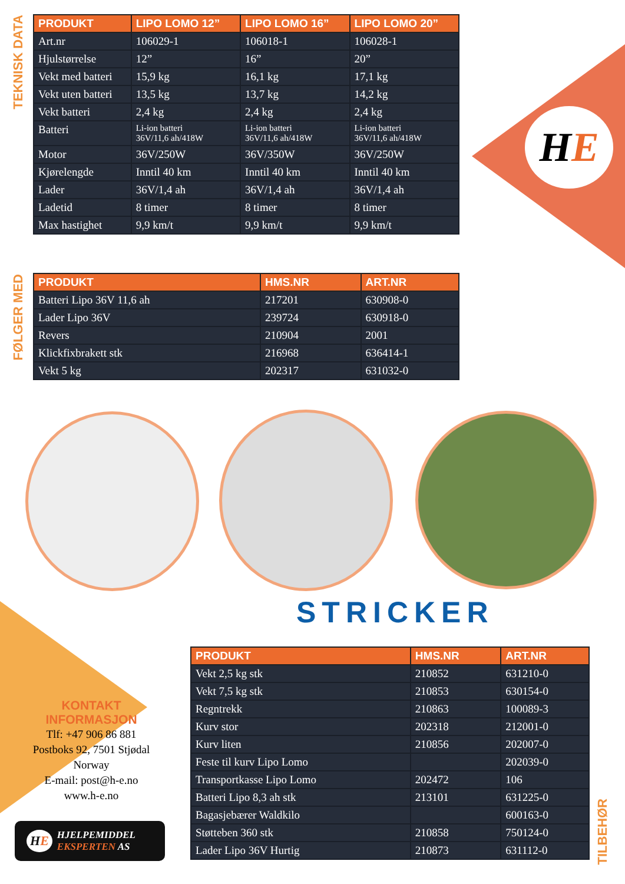HE
TEKNISK DATA
| PRODUKT | LIPO LOMO 12” | LIPO LOMO 16” | LIPO LOMO 20” |
| --- | --- | --- | --- |
| Art.nr | 106029-1 | 106018-1 | 106028-1 |
| Hjulstørrelse | 12” | 16” | 20” |
| Vekt med batteri | 15,9 kg | 16,1 kg | 17,1 kg |
| Vekt uten batteri | 13,5 kg | 13,7 kg | 14,2 kg |
| Vekt batteri | 2,4 kg | 2,4 kg | 2,4 kg |
| Batteri | Li-ion batteri 36V/11,6 ah/418W | Li-ion batteri 36V/11,6 ah/418W | Li-ion batteri 36V/11,6 ah/418W |
| Motor | 36V/250W | 36V/350W | 36V/250W |
| Kjørelengde | Inntil 40 km | Inntil 40 km | Inntil 40 km |
| Lader | 36V/1,4 ah | 36V/1,4 ah | 36V/1,4 ah |
| Ladetid | 8 timer | 8 timer | 8 timer |
| Max hastighet | 9,9 km/t | 9,9 km/t | 9,9 km/t |
FØLGER MED
| PRODUKT | HMS.NR | ART.NR |
| --- | --- | --- |
| Batteri Lipo 36V 11,6 ah | 217201 | 630908-0 |
| Lader Lipo 36V | 239724 | 630918-0 |
| Revers | 210904 | 2001 |
| Klickfixbrakett stk | 216968 | 636414-1 |
| Vekt 5 kg | 202317 | 631032-0 |
STRICKER
KONTAKT INFORMASJON
Tlf: +47 906 86 881
Postboks 92, 7501 Stjødal
Norway
E-mail: post@h-e.no
www.h-e.no
HE HJELPEMIDDEL
EKSPERTEN AS
| PRODUKT | HMS.NR | ART.NR |
| --- | --- | --- |
| Vekt 2,5 kg stk | 210852 | 631210-0 |
| Vekt 7,5 kg stk | 210853 | 630154-0 |
| Regntrekk | 210863 | 100089-3 |
| Kurv stor | 202318 | 212001-0 |
| Kurv liten | 210856 | 202007-0 |
| Feste til kurv Lipo Lomo | | 202039-0 |
| Transportkasse Lipo Lomo | 202472 | 106 |
| Batteri Lipo 8,3 ah stk | 213101 | 631225-0 |
| Bagasjebærer Waldkilo | | 600163-0 |
| Støtteben 360 stk | 210858 | 750124-0 |
| Lader Lipo 36V Hurtig | 210873 | 631112-0 |
TILBEHØR